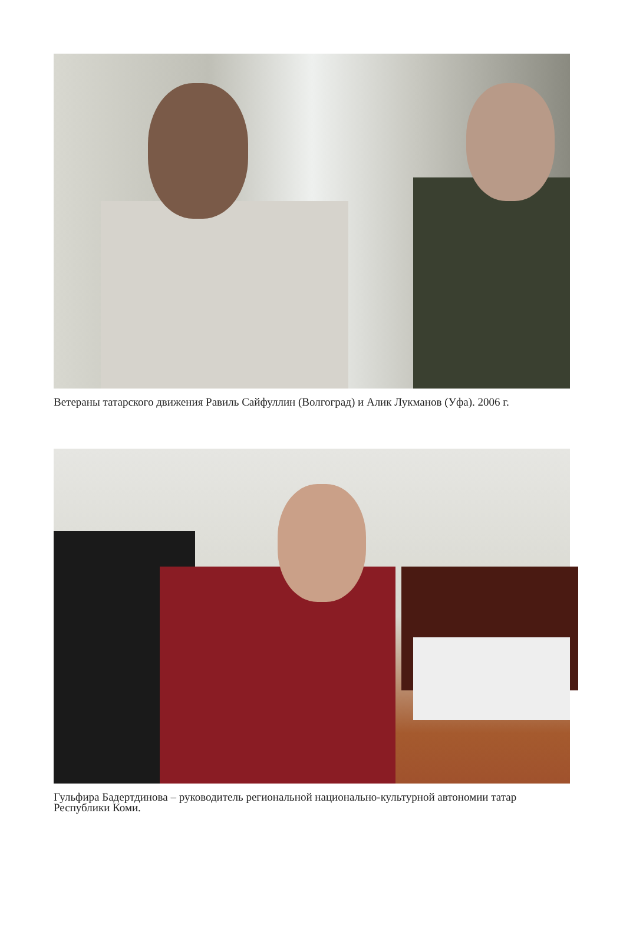Ветераны татарского движения Равиль Сайфуллин (Волгоград) и Алик Лукманов (Уфа). 2006 г.
Гульфира Бадертдинова – руководитель региональной национально-культурной автономии татар Республики Коми.